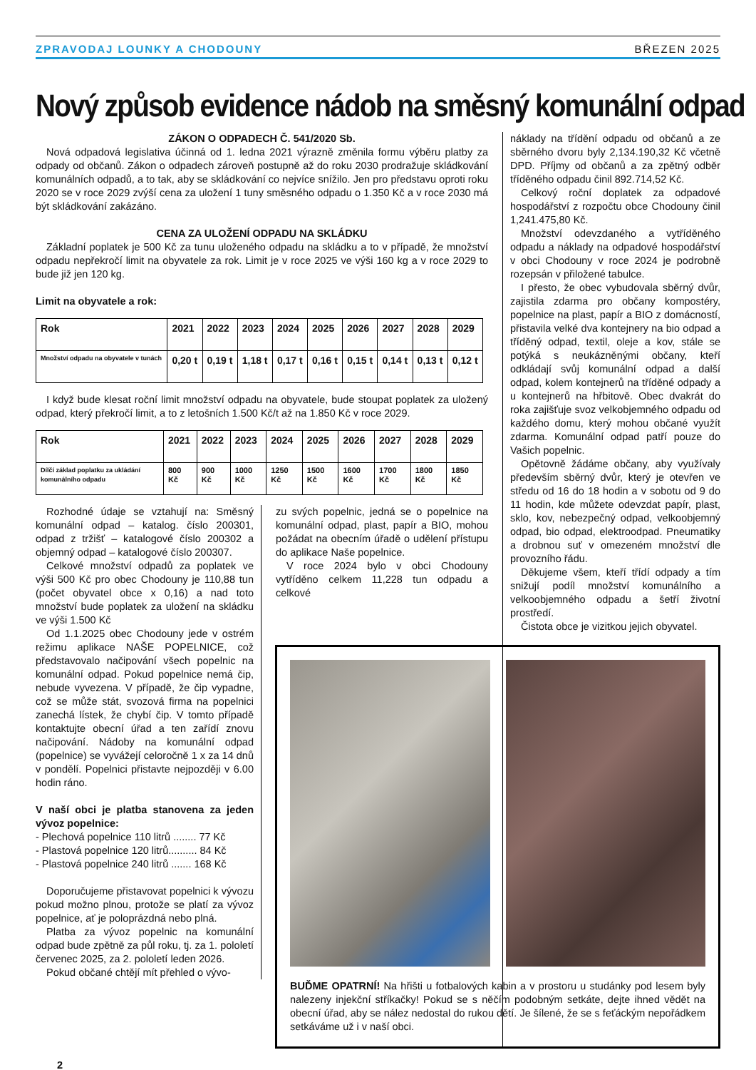ZPRAVODAJ LOUNKY A CHODOUNY BŘEZEN 2025
Nový způsob evidence nádob na směsný komunální odpad
ZÁKON O ODPADECH Č. 541/2020 Sb.
Nová odpadová legislativa účinná od 1. ledna 2021 výrazně změnila formu výběru platby za odpady od občanů. Zákon o odpadech zároveň postupně až do roku 2030 prodražuje skládkování komunálních odpadů, a to tak, aby se skládkování co nejvíce snížilo. Jen pro představu oproti roku 2020 se v roce 2029 zvýší cena za uložení 1 tuny směsného odpadu o 1.350 Kč a v roce 2030 má být skládkování zakázáno.
CENA ZA ULOŽENÍ ODPADU NA SKLÁDKU
Základní poplatek je 500 Kč za tunu uloženého odpadu na skládku a to v případě, že množství odpadu nepřekročí limit na obyvatele za rok. Limit je v roce 2025 ve výši 160 kg a v roce 2029 to bude již jen 120 kg.
Limit na obyvatele a rok:
| Rok | 2021 | 2022 | 2023 | 2024 | 2025 | 2026 | 2027 | 2028 | 2029 |
| --- | --- | --- | --- | --- | --- | --- | --- | --- | --- |
| Množství odpadu na obyvatele v tunách | 0,20 t | 0,19 t | 1,18 t | 0,17 t | 0,16 t | 0,15 t | 0,14 t | 0,13 t | 0,12 t |
I když bude klesat roční limit množství odpadu na obyvatele, bude stoupat poplatek za uložený odpad, který překročí limit, a to z letošních 1.500 Kč/t až na 1.850 Kč v roce 2029.
| Rok | 2021 | 2022 | 2023 | 2024 | 2025 | 2026 | 2027 | 2028 | 2029 |
| --- | --- | --- | --- | --- | --- | --- | --- | --- | --- |
| Dílčí základ poplatku za ukládání komunálního odpadu | 800 Kč | 900 Kč | 1000 Kč | 1250 Kč | 1500 Kč | 1600 Kč | 1700 Kč | 1800 Kč | 1850 Kč |
Rozhodné údaje se vztahují na: Směsný komunální odpad – katalog. číslo 200301, odpad z tržišť – katalogové číslo 200302 a objemný odpad – katalogové číslo 200307.
Celkové množství odpadů za poplatek ve výši 500 Kč pro obec Chodouny je 110,88 tun (počet obyvatel obce x 0,16) a nad toto množství bude poplatek za uložení na skládku ve výši 1.500 Kč
Od 1.1.2025 obec Chodouny jede v ostrém režimu aplikace NAŠE POPELNICE, což představovalo načipování všech popelnic na komunální odpad. Pokud popelnice nemá čip, nebude vyvezena. V případě, že čip vypadne, což se může stát, svozová firma na popelnici zanechá lístek, že chybí čip. V tomto případě kontaktujte obecní úřad a ten zařídí znovu načipování. Nádoby na komunální odpad (popelnice) se vyvážejí celoročně 1 x za 14 dnů v pondělí. Popelnici přistavte nejpozději v 6.00 hodin ráno.
V naší obci je platba stanovena za jeden vývoz popelnice:
- Plechová popelnice 110 litrů ........ 77 Kč
- Plastová popelnice 120 litrů.......... 84 Kč
- Plastová popelnice 240 litrů ....... 168 Kč
Doporučujeme přistavovat popelnici k vývozu pokud možno plnou, protože se platí za vývoz popelnice, ať je poloprázdná nebo plná.
Platba za vývoz popelnic na komunální odpad bude zpětně za půl roku, tj. za 1. pololetí červenec 2025, za 2. pololetí leden 2026.
Pokud občané chtějí mít přehled o vývo-
zu svých popelnic, jedná se o popelnice na komunální odpad, plast, papír a BIO, mohou požádat na obecním úřadě o udělení přístupu do aplikace Naše popelnice.
V roce 2024 bylo v obci Chodouny vytříděno celkem 11,228 tun odpadu a celkové
náklady na třídění odpadu od občanů a ze sběrného dvoru byly 2,134.190,32 Kč včetně DPD. Příjmy od občanů a za zpětný odběr tříděného odpadu činil 892.714,52 Kč.
Celkový roční doplatek za odpadové hospodářství z rozpočtu obce Chodouny činil 1,241.475,80 Kč.
Množství odevzdaného a vytříděného odpadu a náklady na odpadové hospodářství v obci Chodouny v roce 2024 je podrobně rozepsán v přiložené tabulce.
I přesto, že obec vybudovala sběrný dvůr, zajistila zdarma pro občany kompostéry, popelnice na plast, papír a BIO z domácností, přistavila velké dva kontejnery na bio odpad a tříděný odpad, textil, oleje a kov, stále se potýká s neukázněnými občany, kteří odkládají svůj komunální odpad a další odpad, kolem kontejnerů na tříděné odpady a u kontejnerů na hřbitově. Obec dvakrát do roka zajišťuje svoz velkobjemného odpadu od každého domu, který mohou občané využít zdarma. Komunální odpad patří pouze do Vašich popelnic.
Opětovně žádáme občany, aby využívaly především sběrný dvůr, který je otevřen ve středu od 16 do 18 hodin a v sobotu od 9 do 11 hodin, kde můžete odevzdat papír, plast, sklo, kov, nebezpečný odpad, velkoobjemný odpad, bio odpad, elektroodpad. Pneumatiky a drobnou suť v omezeném množství dle provozního řádu.
Děkujeme všem, kteří třídí odpady a tím snižují podíl množství komunálního a velkoobjemného odpadu a šetří životní prostředí.
Čistota obce je vizitkou jejich obyvatel.
BUĎME OPATRNÍ! Na hřišti u fotbalových kabin a v prostoru u studánky pod lesem byly nalezeny injekční stříkačky! Pokud se s něčím podobným setkáte, dejte ihned vědět na obecní úřad, aby se nález nedostal do rukou dětí. Je šílené, že se s feťáckým nepořádkem setkáváme už i v naší obci.
2